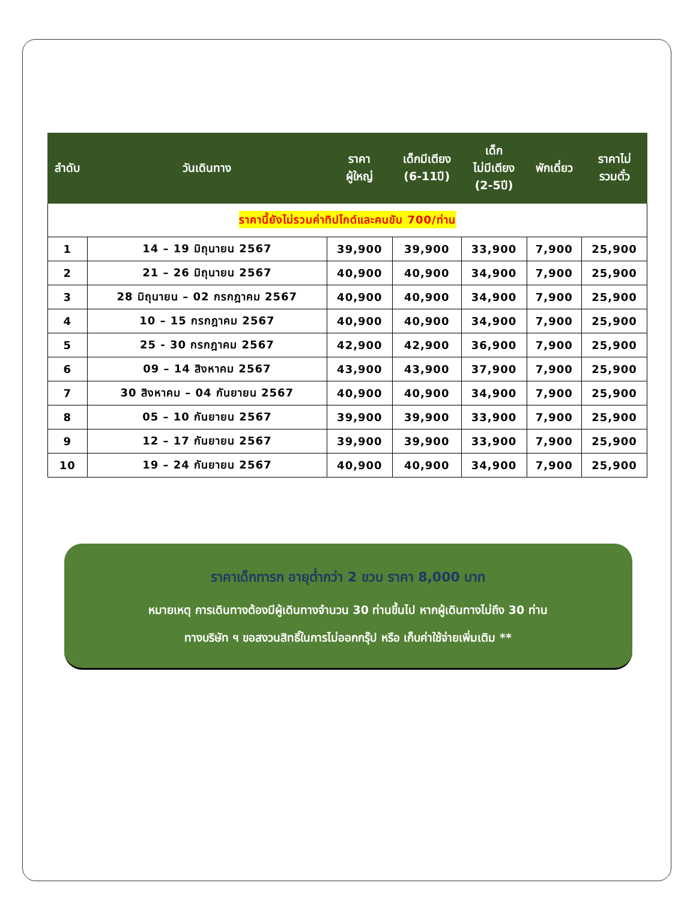| ลำดับ | วันเดินทาง | ราคา ผู้ใหญ่ | เด็กมีเตียง (6-11ปี) | เด็ก ไม่มีเตียง (2-5ปี) | พักเดี่ยว | ราคาไม่ รวมตั๋ว |
| --- | --- | --- | --- | --- | --- | --- |
| ราคานี้ยังไม่รวมค่าทิปไกด์และคนขับ 700/ท่าน | | | | | | |
| 1 | 14 – 19 มิถุนายน 2567 | 39,900 | 39,900 | 33,900 | 7,900 | 25,900 |
| 2 | 21 – 26 มิถุนายน 2567 | 40,900 | 40,900 | 34,900 | 7,900 | 25,900 |
| 3 | 28 มิถุนายน – 02 กรกฎาคม 2567 | 40,900 | 40,900 | 34,900 | 7,900 | 25,900 |
| 4 | 10 – 15 กรกฎาคม 2567 | 40,900 | 40,900 | 34,900 | 7,900 | 25,900 |
| 5 | 25 - 30 กรกฎาคม 2567 | 42,900 | 42,900 | 36,900 | 7,900 | 25,900 |
| 6 | 09 – 14 สิงหาคม 2567 | 43,900 | 43,900 | 37,900 | 7,900 | 25,900 |
| 7 | 30 สิงหาคม – 04 กันยายน 2567 | 40,900 | 40,900 | 34,900 | 7,900 | 25,900 |
| 8 | 05 – 10 กันยายน 2567 | 39,900 | 39,900 | 33,900 | 7,900 | 25,900 |
| 9 | 12 – 17 กันยายน 2567 | 39,900 | 39,900 | 33,900 | 7,900 | 25,900 |
| 10 | 19 – 24 กันยายน 2567 | 40,900 | 40,900 | 34,900 | 7,900 | 25,900 |
ราคาเด็กทารก อายุต่ำกว่า 2 ขวบ ราคา 8,000 บาท
หมายเหตุ การเดินทางต้องมีผู้เดินทางจำนวน 30 ท่านขึ้นไป หากผู้เดินทางไม่ถึง 30 ท่าน
ทางบริษัท ฯ ขอสงวนสิทธิ์ในการไม่ออกกรุ๊ป หรือ เก็บค่าใช้จ่ายเพิ่มเติม **